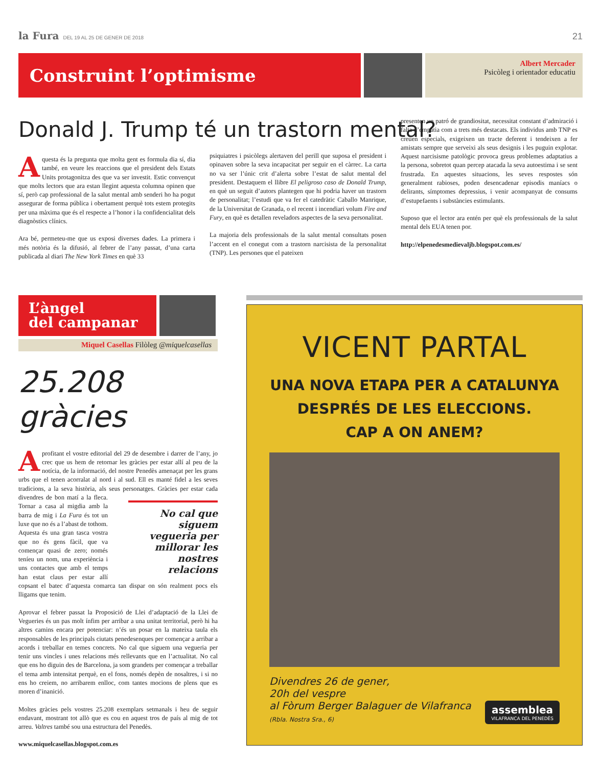la Fura DEL 19 AL 25 DE GENER DE 2018
21
Construint l’optimisme
Albert Mercader
Psicòleg i orientador educatiu
Donald J. Trump té un trastorn mental?
Aquesta és la pregunta que molta gent es formula dia sí, dia també, en veure les reaccions que el president dels Estats Units protagonitza des que va ser investit. Estic convençut que molts lectors que ara estan llegint aquesta columna opinen que sí, però cap professional de la salut mental amb senderi ho ha pogut assegurar de forma pública i obertament perquè tots estem protegits per una màxima que és el respecte a l’honor i la confidencialitat dels diagnòstics clínics.
Ara bé, permeteu-me que us exposi diverses dades. La primera i més notòria és la difusió, al febrer de l’any passat, d’una carta publicada al diari The New York Times en què 33
psiquiatres i psicòlegs alertaven del perill que suposa el president i opinaven sobre la seva incapacitat per seguir en el càrrec. La carta no va ser l’únic crit d’alerta sobre l’estat de salut mental del president. Destaquem el llibre El peligroso caso de Donald Trump, en què un seguit d’autors plantegen que hi podria haver un trastorn de personalitat; l’estudi que va fer el catedràtic Caballo Manrique, de la Universitat de Granada, o el recent i incendiari volum Fire and Fury, en què es detallen reveladors aspectes de la seva personalitat.
La majoria dels professionals de la salut mental consultats posen l’accent en el conegut com a trastorn narcisista de la personalitat (TNP). Les persones que el pateixen
presenten un patró de grandiositat, necessitat constant d’admiració i falta d’empatia com a trets més destacats. Els individus amb TNP es creuen especials, exigeixen un tracte deferent i tendeixen a fer amistats sempre que serveixi als seus designis i les puguin explotar. Aquest narcisisme patològic provoca greus problemes adaptatius a la persona, sobretot quan percep atacada la seva autoestima i se sent frustrada. En aquestes situacions, les seves respostes són generalment rabioses, poden desencadenar episodis maníacs o delirants, símptomes depressius, i venir acompanyat de consums d’estupefaents i substàncies estimulants.
Suposo que el lector ara entén per què els professionals de la salut mental dels EUA tenen por.
http://elpenedesmedievaljb.blogspot.com.es/
L’àngel
del campanar
Miquel Casellas Filòleg @miquelcasellas
25.208 gràcies
Aprofitant el vostre editorial del 29 de desembre i darrer de l’any, jo crec que us hem de retornar les gràcies per estar allí al peu de la notícia, de la informació, del nostre Penedès amenaçat per les grans urbs que el tenen acorralat al nord i al sud. Ell es manté fidel a les seves tradicions, a la seva història, als seus personatges. No cal que siguem vegueria per millorar les nostres relacions Gràcies per estar cada divendres de bon matí a la fleca. Tornar a casa al migdia amb la barra de mig i La Fura és tot un luxe que no és a l’abast de tothom. Aquesta és una gran tasca vostra que no és gens fàcil, que va començar quasi de zero; només teníeu un nom, una experiència i uns contactes que amb el temps han estat claus per estar allí copsant el batec d’aquesta comarca tan dispar on són realment pocs els lligams que tenim.
Aprovar el febrer passat la Proposició de Llei d’adaptació de la Llei de Vegueries és un pas molt ínfim per arribar a una unitat territorial, però hi ha altres camins encara per potenciar: n’és un posar en la mateixa taula els responsables de les principals ciutats penedesenques per començar a arribar a acords i treballar en temes concrets. No cal que siguem una vegueria per tenir uns vincles i unes relacions més rellevants que en l’actualitat. No cal que ens ho diguin des de Barcelona, ja som grandets per començar a treballar el tema amb intensitat perquè, en el fons, només depèn de nosaltres, i si no ens ho creiem, no arribarem enlloc, com tantes mocions de plens que es moren d’inanició.
Moltes gràcies pels vostres 25.208 exemplars setmanals i heu de seguir endavant, mostrant tot allò que es cou en aquest tros de país al mig de tot arreu. Valtres també sou una estructura del Penedès.
www.miquelcasellas.blogspot.com.es
VICENT PARTAL
UNA NOVA ETAPA PER A CATALUNYA
DESPRÉS DE LES ELECCIONS.
CAP A ON ANEM?
Divendres 26 de gener,
20h del vespre
al Fòrum Berger Balaguer de Vilafranca
(Rbla. Nostra Sra., 6)
assemblea
VILAFRANCA DEL PENEDÈS